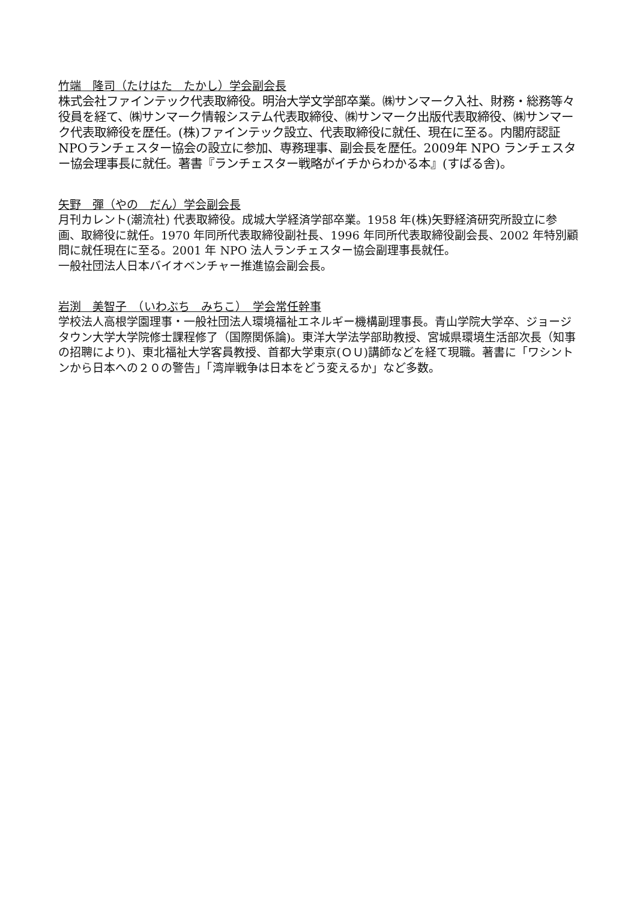竹端　隆司（たけはた　たかし）学会副会長
株式会社ファインテック代表取締役。明治大学文学部卒業。㈱サンマーク入社、財務・総務等々役員を経て、㈱サンマーク情報システム代表取締役、㈱サンマーク出版代表取締役、㈱サンマーク代表取締役を歴任。(株)ファインテック設立、代表取締役に就任、現在に至る。内閣府認証NPOランチェスター協会の設立に参加、専務理事、副会長を歴任。2009年 NPO ランチェスター協会理事長に就任。著書『ランチェスター戦略がイチからわかる本』(すばる舎)。
矢野　彈（やの　だん）学会副会長
月刊カレント(潮流社) 代表取締役。成城大学経済学部卒業。1958 年(株)矢野経済研究所設立に参画、取締役に就任。1970 年同所代表取締役副社長、1996 年同所代表取締役副会長、2002 年特別顧問に就任現在に至る。2001 年 NPO 法人ランチェスター協会副理事長就任。
一般社団法人日本バイオベンチャー推進協会副会長。
岩渕　美智子　（いわぶち　みちこ）　学会常任幹事
学校法人高根学園理事・一般社団法人環境福祉エネルギー機構副理事長。青山学院大学卒、ジョージタウン大学大学院修士課程修了（国際関係論)。東洋大学法学部助教授、宮城県環境生活部次長（知事の招聘により)、東北福祉大学客員教授、首都大学東京(ＯＵ)講師などを経て現職。著書に「ワシントンから日本への２０の警告」「湾岸戦争は日本をどう変えるか」など多数。